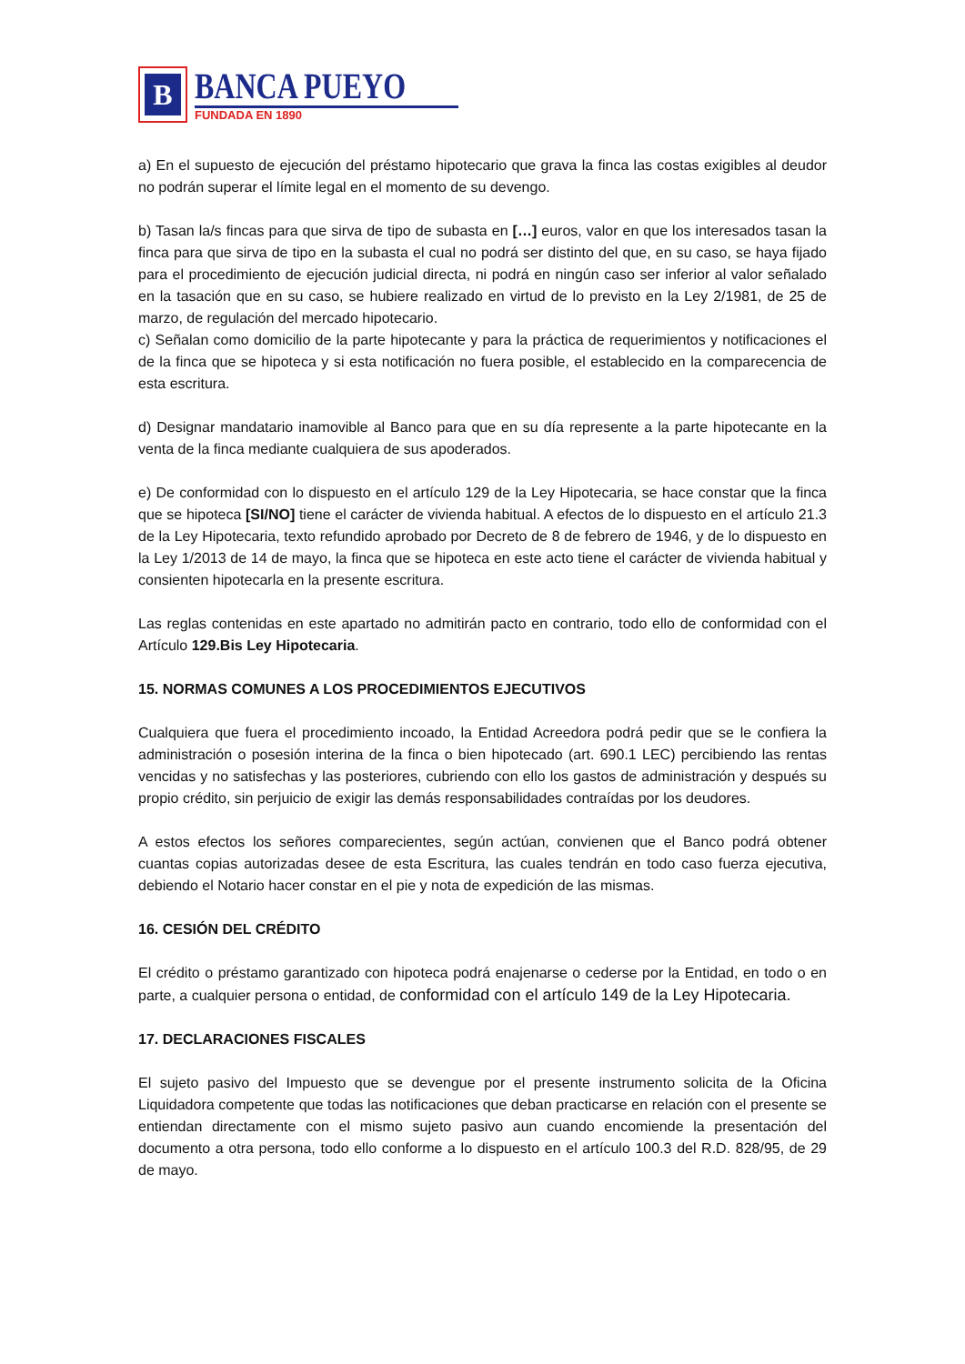B
BANCA PUEYO
FUNDADA EN 1890
a) En el supuesto de ejecución del préstamo hipotecario que grava la finca las costas exigibles al deudor no podrán superar el límite legal en el momento de su devengo.
b) Tasan la/s fincas para que sirva de tipo de subasta en […] euros, valor en que los interesados tasan la finca para que sirva de tipo en la subasta el cual no podrá ser distinto del que, en su caso, se haya fijado para el procedimiento de ejecución judicial directa, ni podrá en ningún caso ser inferior al valor señalado en la tasación que en su caso, se hubiere realizado en virtud de lo previsto en la Ley 2/1981, de 25 de marzo, de regulación del mercado hipotecario.
c) Señalan como domicilio de la parte hipotecante y para la práctica de requerimientos y notificaciones el de la finca que se hipoteca y si esta notificación no fuera posible, el establecido en la comparecencia de esta escritura.
d) Designar mandatario inamovible al Banco para que en su día represente a la parte hipotecante en la venta de la finca mediante cualquiera de sus apoderados.
e) De conformidad con lo dispuesto en el artículo 129 de la Ley Hipotecaria, se hace constar que la finca que se hipoteca [SI/NO] tiene el carácter de vivienda habitual. A efectos de lo dispuesto en el artículo 21.3 de la Ley Hipotecaria, texto refundido aprobado por Decreto de 8 de febrero de 1946, y de lo dispuesto en la Ley 1/2013 de 14 de mayo, la finca que se hipoteca en este acto tiene el carácter de vivienda habitual y consienten hipotecarla en la presente escritura.
Las reglas contenidas en este apartado no admitirán pacto en contrario, todo ello de conformidad con el Artículo 129.Bis Ley Hipotecaria.
15. NORMAS COMUNES A LOS PROCEDIMIENTOS EJECUTIVOS
Cualquiera que fuera el procedimiento incoado, la Entidad Acreedora podrá pedir que se le confiera la administración o posesión interina de la finca o bien hipotecado (art. 690.1 LEC) percibiendo las rentas vencidas y no satisfechas y las posteriores, cubriendo con ello los gastos de administración y después su propio crédito, sin perjuicio de exigir las demás responsabilidades contraídas por los deudores.
A estos efectos los señores comparecientes, según actúan, convienen que el Banco podrá obtener cuantas copias autorizadas desee de esta Escritura, las cuales tendrán en todo caso fuerza ejecutiva, debiendo el Notario hacer constar en el pie y nota de expedición de las mismas.
16. CESIÓN DEL CRÉDITO
El crédito o préstamo garantizado con hipoteca podrá enajenarse o cederse por la Entidad, en todo o en parte, a cualquier persona o entidad, de conformidad con el artículo 149 de la Ley Hipotecaria.
17. DECLARACIONES FISCALES
El sujeto pasivo del Impuesto que se devengue por el presente instrumento solicita de la Oficina Liquidadora competente que todas las notificaciones que deban practicarse en relación con el presente se entiendan directamente con el mismo sujeto pasivo aun cuando encomiende la presentación del documento a otra persona, todo ello conforme a lo dispuesto en el artículo 100.3 del R.D. 828/95, de 29 de mayo.